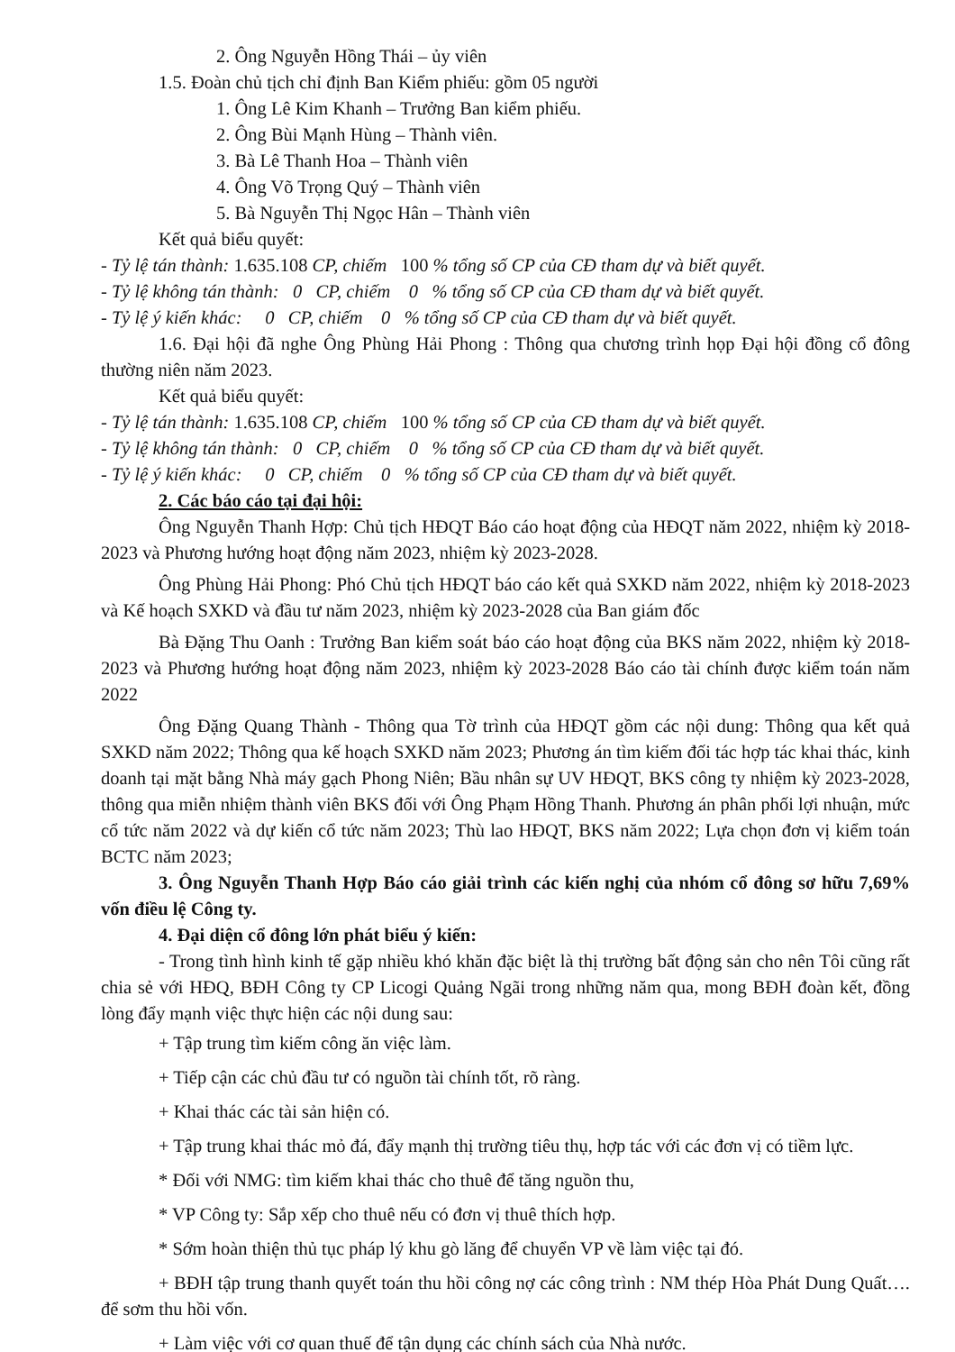2. Ông Nguyễn Hồng Thái – ủy viên
1.5. Đoàn chủ tịch chỉ định Ban Kiểm phiếu: gồm 05 người
1. Ông Lê Kim Khanh – Trưởng Ban kiểm phiếu.
2. Ông Bùi Mạnh Hùng – Thành viên.
3. Bà Lê Thanh Hoa – Thành viên
4. Ông Võ Trọng Quý – Thành viên
5. Bà Nguyễn Thị Ngọc Hân – Thành viên
Kết quả biểu quyết:
- Tỷ lệ tán thành: 1.635.108 CP, chiếm 100 % tổng số CP của CĐ tham dự và biết quyết.
- Tỷ lệ không tán thành: 0 CP, chiếm 0 % tổng số CP của CĐ tham dự và biết quyết.
- Tỷ lệ ý kiến khác: 0 CP, chiếm 0 % tổng số CP của CĐ tham dự và biết quyết.
1.6. Đại hội đã nghe Ông Phùng Hải Phong : Thông qua chương trình họp Đại hội đồng cổ đông thường niên năm 2023.
Kết quả biểu quyết:
- Tỷ lệ tán thành: 1.635.108 CP, chiếm 100 % tổng số CP của CĐ tham dự và biết quyết.
- Tỷ lệ không tán thành: 0 CP, chiếm 0 % tổng số CP của CĐ tham dự và biết quyết.
- Tỷ lệ ý kiến khác: 0 CP, chiếm 0 % tổng số CP của CĐ tham dự và biết quyết.
2. Các báo cáo tại đại hội:
Ông Nguyễn Thanh Hợp: Chủ tịch HĐQT Báo cáo hoạt động của HĐQT năm 2022, nhiệm kỳ 2018-2023 và Phương hướng hoạt động năm 2023, nhiệm kỳ 2023-2028.
Ông Phùng Hải Phong: Phó Chủ tịch HĐQT báo cáo kết quả SXKD năm 2022, nhiệm kỳ 2018-2023 và Kế hoạch SXKD và đầu tư năm 2023, nhiệm kỳ 2023-2028 của Ban giám đốc
Bà Đặng Thu Oanh : Trưởng Ban kiểm soát báo cáo hoạt động của BKS năm 2022, nhiệm kỳ 2018-2023 và Phương hướng hoạt động năm 2023, nhiệm kỳ 2023-2028 Báo cáo tài chính được kiểm toán năm 2022
Ông Đặng Quang Thành - Thông qua Tờ trình của HĐQT gồm các nội dung: Thông qua kết quả SXKD năm 2022; Thông qua kế hoạch SXKD năm 2023; Phương án tìm kiếm đối tác hợp tác khai thác, kinh doanh tại mặt bằng Nhà máy gạch Phong Niên; Bầu nhân sự UV HĐQT, BKS công ty nhiệm kỳ 2023-2028, thông qua miễn nhiệm thành viên BKS đối với Ông Phạm Hồng Thanh. Phương án phân phối lợi nhuận, mức cổ tức năm 2022 và dự kiến cổ tức năm 2023; Thù lao HĐQT, BKS năm 2022; Lựa chọn đơn vị kiểm toán BCTC năm 2023;
3. Ông Nguyễn Thanh Hợp Báo cáo giải trình các kiến nghị của nhóm cổ đông sơ hữu 7,69% vốn điều lệ Công ty.
4. Đại diện cổ đông lớn phát biểu ý kiến:
- Trong tình hình kinh tế gặp nhiều khó khăn đặc biệt là thị trường bất động sản cho nên Tôi cũng rất chia sẻ với HĐQ, BĐH Công ty CP Licogi Quảng Ngãi trong những năm qua, mong BĐH đoàn kết, đồng lòng đẩy mạnh việc thực hiện các nội dung sau:
+ Tập trung tìm kiếm công ăn việc làm.
+ Tiếp cận các chủ đầu tư có nguồn tài chính tốt, rõ ràng.
+ Khai thác các tài sản hiện có.
+ Tập trung khai thác mỏ đá, đẩy mạnh thị trường tiêu thụ, hợp tác với các đơn vị có tiềm lực.
* Đối với NMG: tìm kiếm khai thác cho thuê để tăng nguồn thu,
* VP Công ty: Sắp xếp cho thuê nếu có đơn vị thuê thích hợp.
* Sớm hoàn thiện thủ tục pháp lý khu gò lăng để chuyển VP về làm việc tại đó.
+ BĐH tập trung thanh quyết toán thu hồi công nợ các công trình : NM thép Hòa Phát Dung Quất…. để sơm thu hồi vốn.
+ Làm việc với cơ quan thuế để tận dụng các chính sách của Nhà nước.